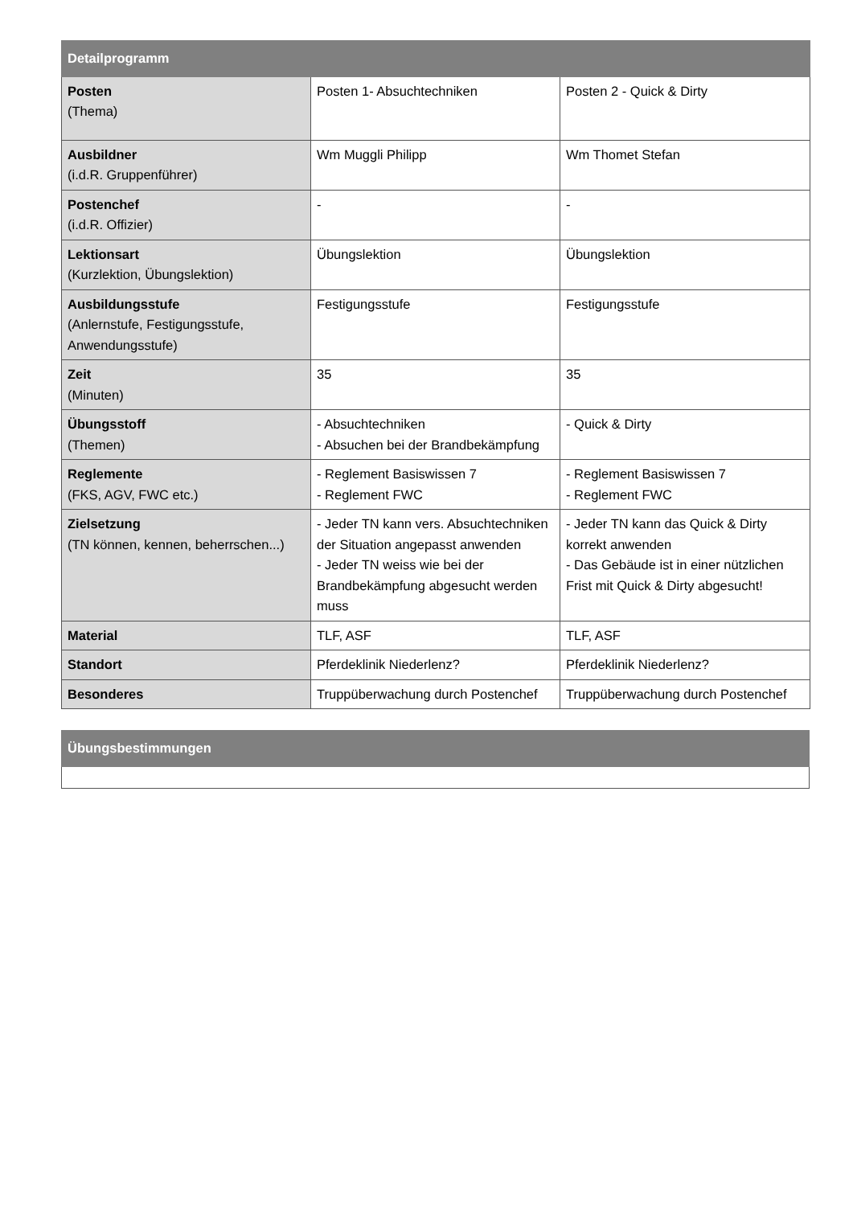| Detailprogramm | | |
| --- | --- | --- |
| Posten (Thema) | Posten 1- Absuchtechniken | Posten 2 - Quick & Dirty |
| Ausbildner (i.d.R. Gruppenführer) | Wm Muggli Philipp | Wm Thomet Stefan |
| Postenchef (i.d.R. Offizier) | - | - |
| Lektionsart (Kurzlektion, Übungslektion) | Übungslektion | Übungslektion |
| Ausbildungsstufe (Anlernstufe, Festigungsstufe, Anwendungsstufe) | Festigungsstufe | Festigungsstufe |
| Zeit (Minuten) | 35 | 35 |
| Übungsstoff (Themen) | - Absuchtechniken - Absuchen bei der Brandbekämpfung | - Quick & Dirty |
| Reglemente (FKS, AGV, FWC etc.) | - Reglement Basiswissen 7 - Reglement FWC | - Reglement Basiswissen 7 - Reglement FWC |
| Zielsetzung (TN können, kennen, beherrschen...) | - Jeder TN kann vers. Absuchtechniken der Situation angepasst anwenden - Jeder TN weiss wie bei der Brandbekämpfung abgesucht werden muss | - Jeder TN kann das Quick & Dirty korrekt anwenden - Das Gebäude ist in einer nützlichen Frist mit Quick & Dirty abgesucht! |
| Material | TLF, ASF | TLF, ASF |
| Standort | Pferdeklinik Niederlenz? | Pferdeklinik Niederlenz? |
| Besonderes | Truppüberwachung durch Postenchef | Truppüberwachung durch Postenchef |
| Übungsbestimmungen |
| --- |